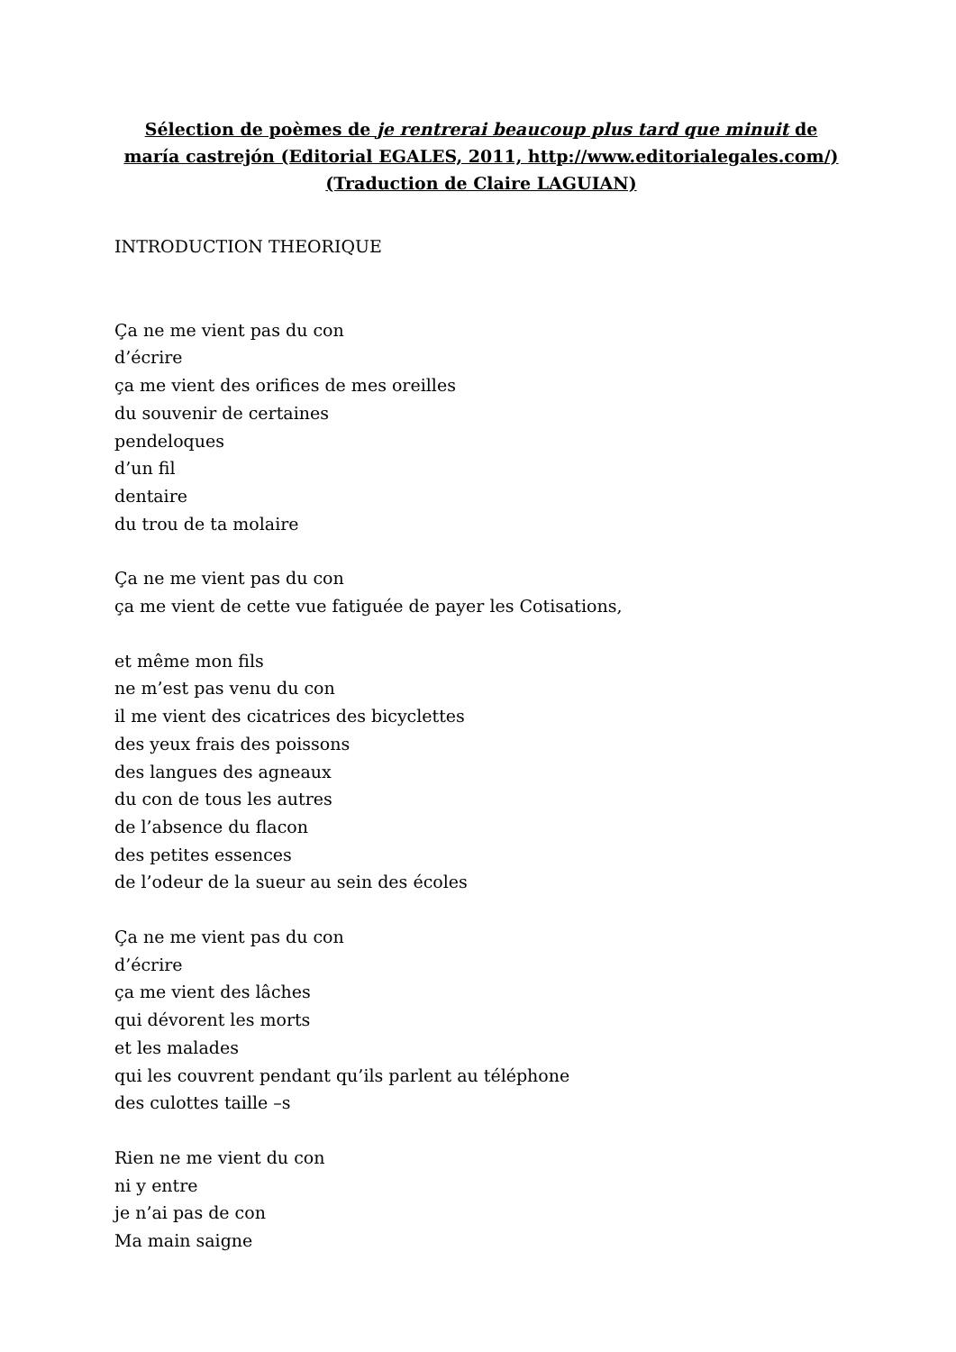Sélection de poèmes de je rentrerai beaucoup plus tard que minuit de maría castrejón (Editorial EGALES, 2011, http://www.editorialegales.com/)
(Traduction de Claire LAGUIAN)
INTRODUCTION THEORIQUE
Ça ne me vient pas du con
d’écrire
ça me vient des orifices de mes oreilles
du souvenir de certaines
pendeloques
d’un fil
dentaire
du trou de ta molaire
Ça ne me vient pas du con
ça me vient de cette vue fatiguée de payer les Cotisations,
et même mon fils
ne m’est pas venu du con
il me vient des cicatrices des bicyclettes
des yeux frais des poissons
des langues des agneaux
du con de tous les autres
de l’absence du flacon
des petites essences
de l’odeur de la sueur au sein des écoles
Ça ne me vient pas du con
d’écrire
ça me vient des lâches
qui dévorent les morts
et les malades
qui les couvrent pendant qu’ils parlent au téléphone
des culottes taille –s
Rien ne me vient du con
ni y entre
je n’ai pas de con
Ma main saigne